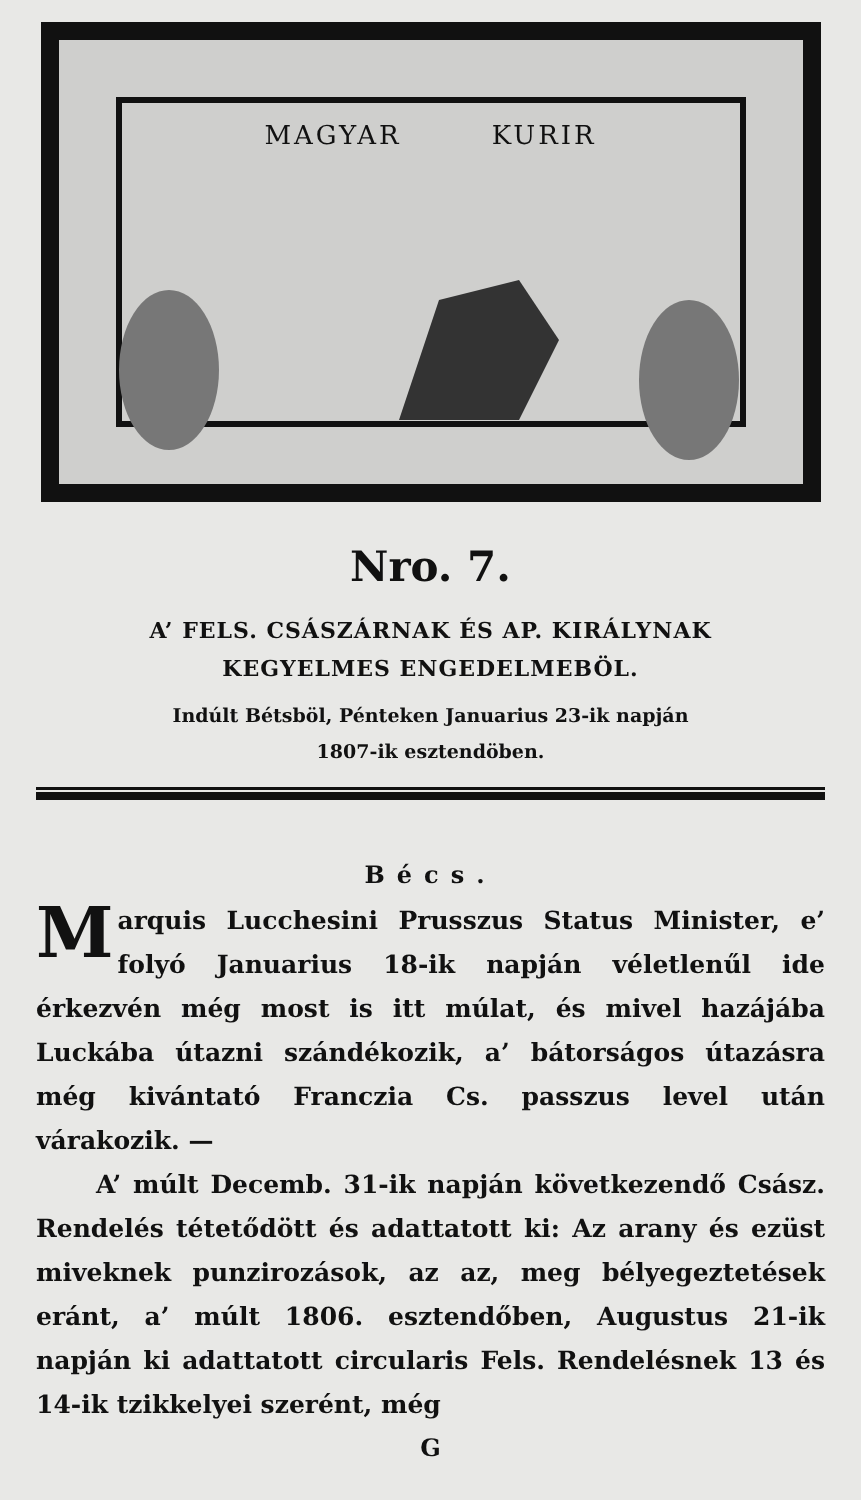MAGYAR KURIR
Nro. 7.
A’ FELS. CSÁSZÁRNAK ÉS AP. KIRÁLYNAK
KEGYELMES ENGEDELMEBÖL.
Indúlt Bétsböl, Pénteken Januarius 23-ik napján
1807-ik esztendöben.
Bécs.
Marquis Lucchesini Prusszus Status Minister, e’ folyó Januarius 18-ik napján véletlenűl ide érkezvén még most is itt múlat, és mivel hazájába Luckába útazni szándékozik, a’ bátorságos útazásra még kivántató Franczia Cs. passzus level után várakozik. —
A’ múlt Decemb. 31-ik napján következendő Csász. Rendelés tétetődött és adattatott ki: Az arany és ezüst miveknek punzirozások, az az, meg bélyegeztetések eránt, a’ múlt 1806. esztendőben, Augustus 21-ik napján ki adattatott circularis Fels. Rendelésnek 13 és 14-ik tzikkelyei szerént, még
G